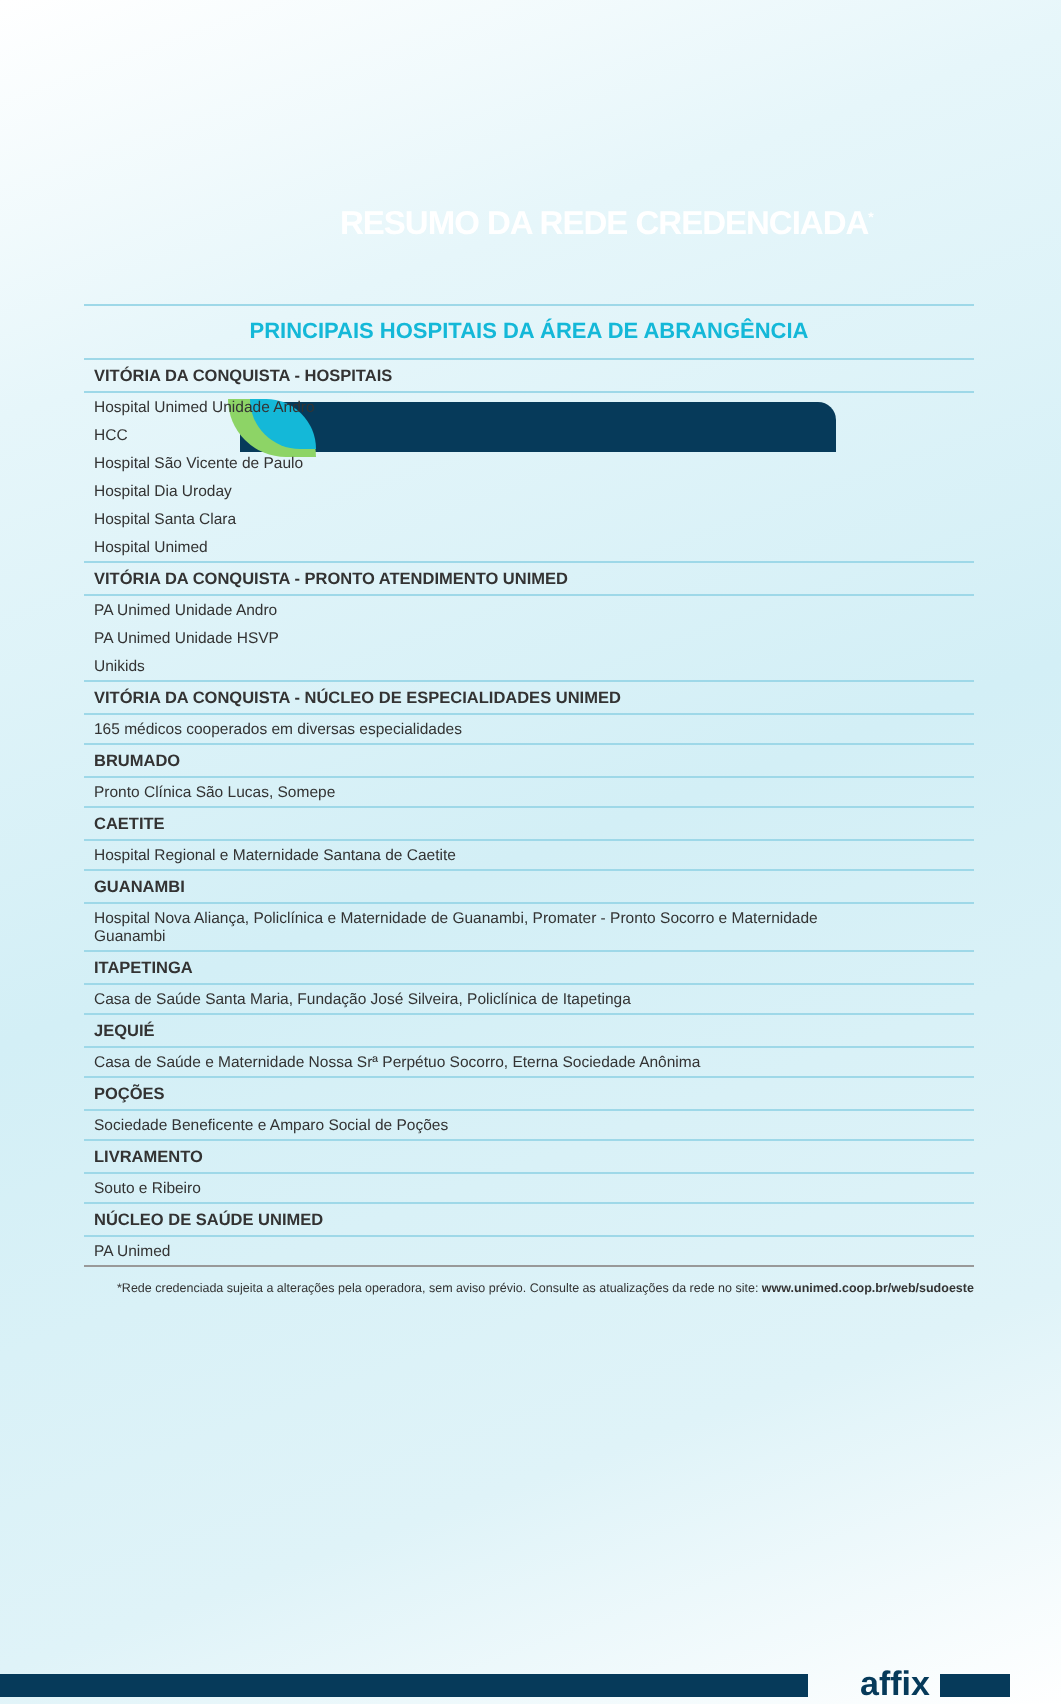RESUMO DA REDE CREDENCIADA<sup>*</sup>
PRINCIPAIS HOSPITAIS DA ÁREA DE ABRANGÊNCIA
| VITÓRIA DA CONQUISTA - HOSPITAIS |
| --- |
| Hospital Unimed Unidade Andro |
| HCC |
| Hospital São Vicente de Paulo |
| Hospital Dia Uroday |
| Hospital Santa Clara |
| Hospital Unimed |
| VITÓRIA DA CONQUISTA - PRONTO ATENDIMENTO UNIMED |
| PA Unimed Unidade Andro |
| PA Unimed Unidade HSVP |
| Unikids |
| VITÓRIA DA CONQUISTA - NÚCLEO DE ESPECIALIDADES UNIMED |
| 165 médicos cooperados em diversas especialidades |
| BRUMADO |
| Pronto Clínica São Lucas, Somepe |
| CAETITE |
| Hospital Regional e Maternidade Santana de Caetite |
| GUANAMBI |
| Hospital Nova Aliança, Policlínica e Maternidade de Guanambi, Promater - Pronto Socorro e Maternidade Guanambi |
| ITAPETINGA |
| Casa de Saúde Santa Maria, Fundação José Silveira, Policlínica de Itapetinga |
| JEQUIÉ |
| Casa de Saúde e Maternidade Nossa Srª Perpétuo Socorro, Eterna Sociedade Anônima |
| POÇÕES |
| Sociedade Beneficente e Amparo Social de Poções |
| LIVRAMENTO |
| Souto e Ribeiro |
| NÚCLEO DE SAÚDE UNIMED |
| PA Unimed |
*Rede credenciada sujeita a alterações pela operadora, sem aviso prévio. Consulte as atualizações da rede no site: www.unimed.coop.br/web/sudoeste
affix